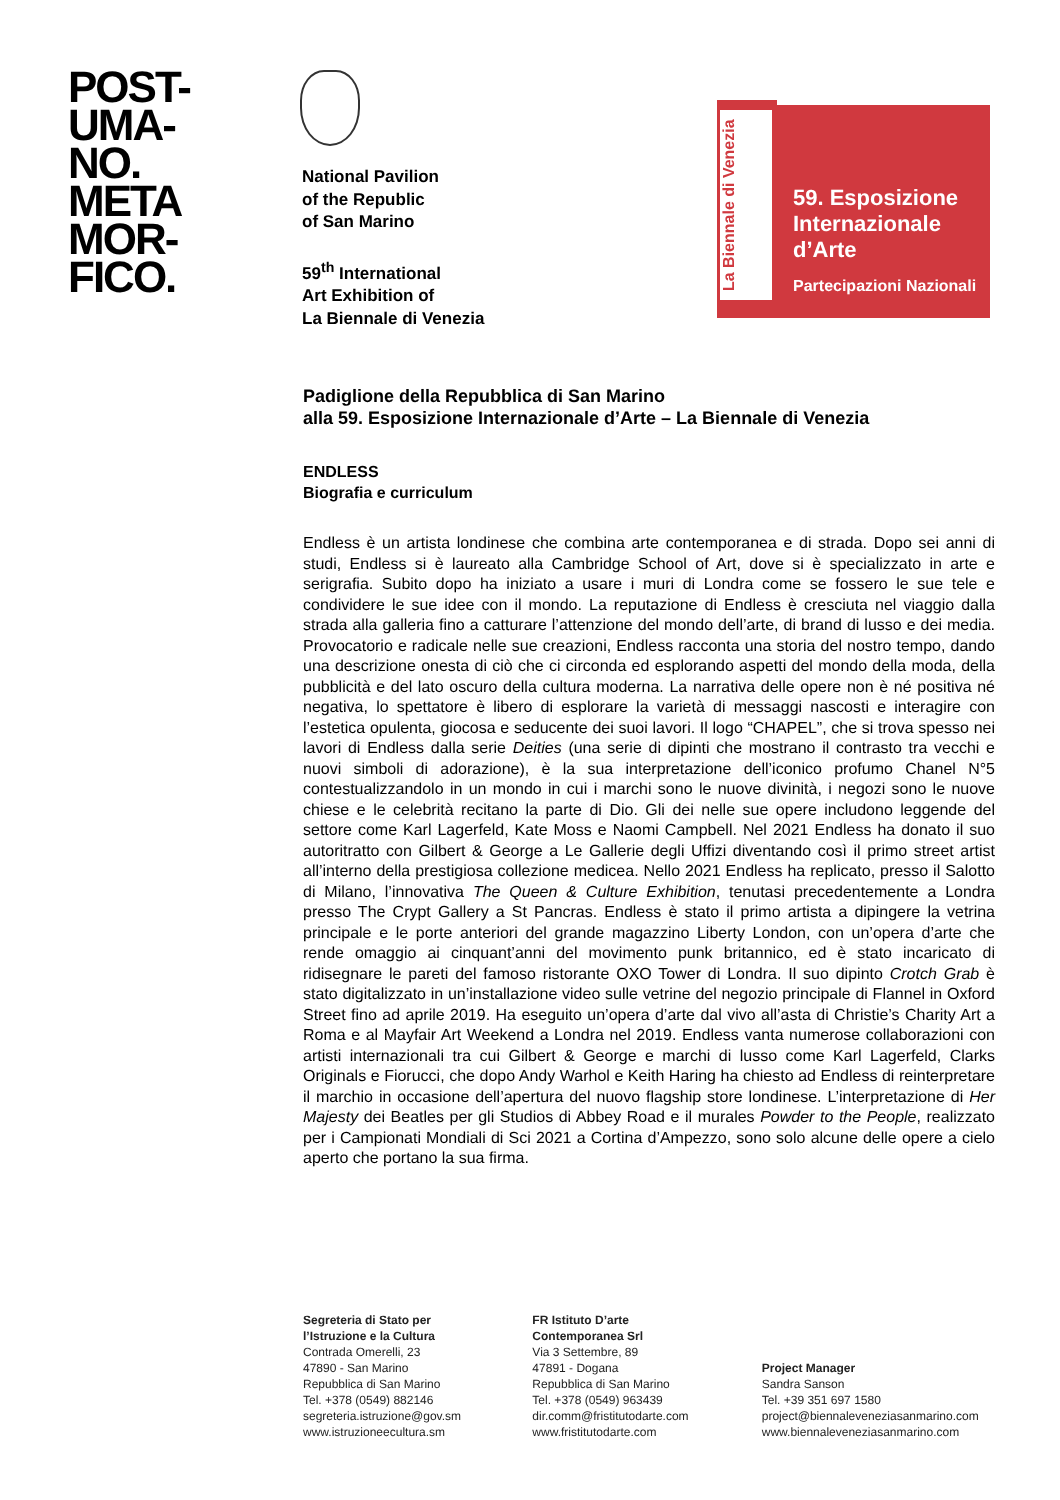POST-
UMA-
NO.
META
MOR-
FICO.
National Pavilion
of the Republic
of San Marino
59<sup>th</sup> International
Art Exhibition of
La Biennale di Venezia
La Biennale di Venezia
59. Esposizione
Internazionale
d’Arte
Partecipazioni Nazionali
Padiglione della Repubblica di San Marino
alla 59. Esposizione Internazionale d’Arte – La Biennale di Venezia
ENDLESS
Biografia e curriculum
Endless è un artista londinese che combina arte contemporanea e di strada. Dopo sei anni di studi, Endless si è laureato alla Cambridge School of Art, dove si è specializzato in arte e serigrafia. Subito dopo ha iniziato a usare i muri di Londra come se fossero le sue tele e condividere le sue idee con il mondo. La reputazione di Endless è cresciuta nel viaggio dalla strada alla galleria fino a catturare l’attenzione del mondo dell’arte, di brand di lusso e dei media. Provocatorio e radicale nelle sue creazioni, Endless racconta una storia del nostro tempo, dando una descrizione onesta di ciò che ci circonda ed esplorando aspetti del mondo della moda, della pubblicità e del lato oscuro della cultura moderna. La narrativa delle opere non è né positiva né negativa, lo spettatore è libero di esplorare la varietà di messaggi nascosti e interagire con l’estetica opulenta, giocosa e seducente dei suoi lavori. Il logo “CHAPEL”, che si trova spesso nei lavori di Endless dalla serie Deities (una serie di dipinti che mostrano il contrasto tra vecchi e nuovi simboli di adorazione), è la sua interpretazione dell’iconico profumo Chanel N°5 contestualizzandolo in un mondo in cui i marchi sono le nuove divinità, i negozi sono le nuove chiese e le celebrità recitano la parte di Dio. Gli dei nelle sue opere includono leggende del settore come Karl Lagerfeld, Kate Moss e Naomi Campbell. Nel 2021 Endless ha donato il suo autoritratto con Gilbert & George a Le Gallerie degli Uffizi diventando così il primo street artist all’interno della prestigiosa collezione medicea. Nello 2021 Endless ha replicato, presso il Salotto di Milano, l’innovativa The Queen & Culture Exhibition, tenutasi precedentemente a Londra presso The Crypt Gallery a St Pancras. Endless è stato il primo artista a dipingere la vetrina principale e le porte anteriori del grande magazzino Liberty London, con un’opera d’arte che rende omaggio ai cinquant’anni del movimento punk britannico, ed è stato incaricato di ridisegnare le pareti del famoso ristorante OXO Tower di Londra. Il suo dipinto Crotch Grab è stato digitalizzato in un’installazione video sulle vetrine del negozio principale di Flannel in Oxford Street fino ad aprile 2019. Ha eseguito un’opera d’arte dal vivo all’asta di Christie’s Charity Art a Roma e al Mayfair Art Weekend a Londra nel 2019. Endless vanta numerose collaborazioni con artisti internazionali tra cui Gilbert & George e marchi di lusso come Karl Lagerfeld, Clarks Originals e Fiorucci, che dopo Andy Warhol e Keith Haring ha chiesto ad Endless di reinterpretare il marchio in occasione dell’apertura del nuovo flagship store londinese. L’interpretazione di Her Majesty dei Beatles per gli Studios di Abbey Road e il murales Powder to the People, realizzato per i Campionati Mondiali di Sci 2021 a Cortina d’Ampezzo, sono solo alcune delle opere a cielo aperto che portano la sua firma.
Segreteria di Stato per
l’Istruzione e la Cultura
Contrada Omerelli, 23
47890 - San Marino
Repubblica di San Marino
Tel. +378 (0549) 882146
segreteria.istruzione@gov.sm
www.istruzioneecultura.sm
FR Istituto D’arte
Contemporanea Srl
Via 3 Settembre, 89
47891 - Dogana
Repubblica di San Marino
Tel. +378 (0549) 963439
dir.comm@fristitutodarte.com
www.fristitutodarte.com
Project Manager
Sandra Sanson
Tel. +39 351 697 1580
project@biennaleveneziasanmarino.com
www.biennaleveneziasanmarino.com